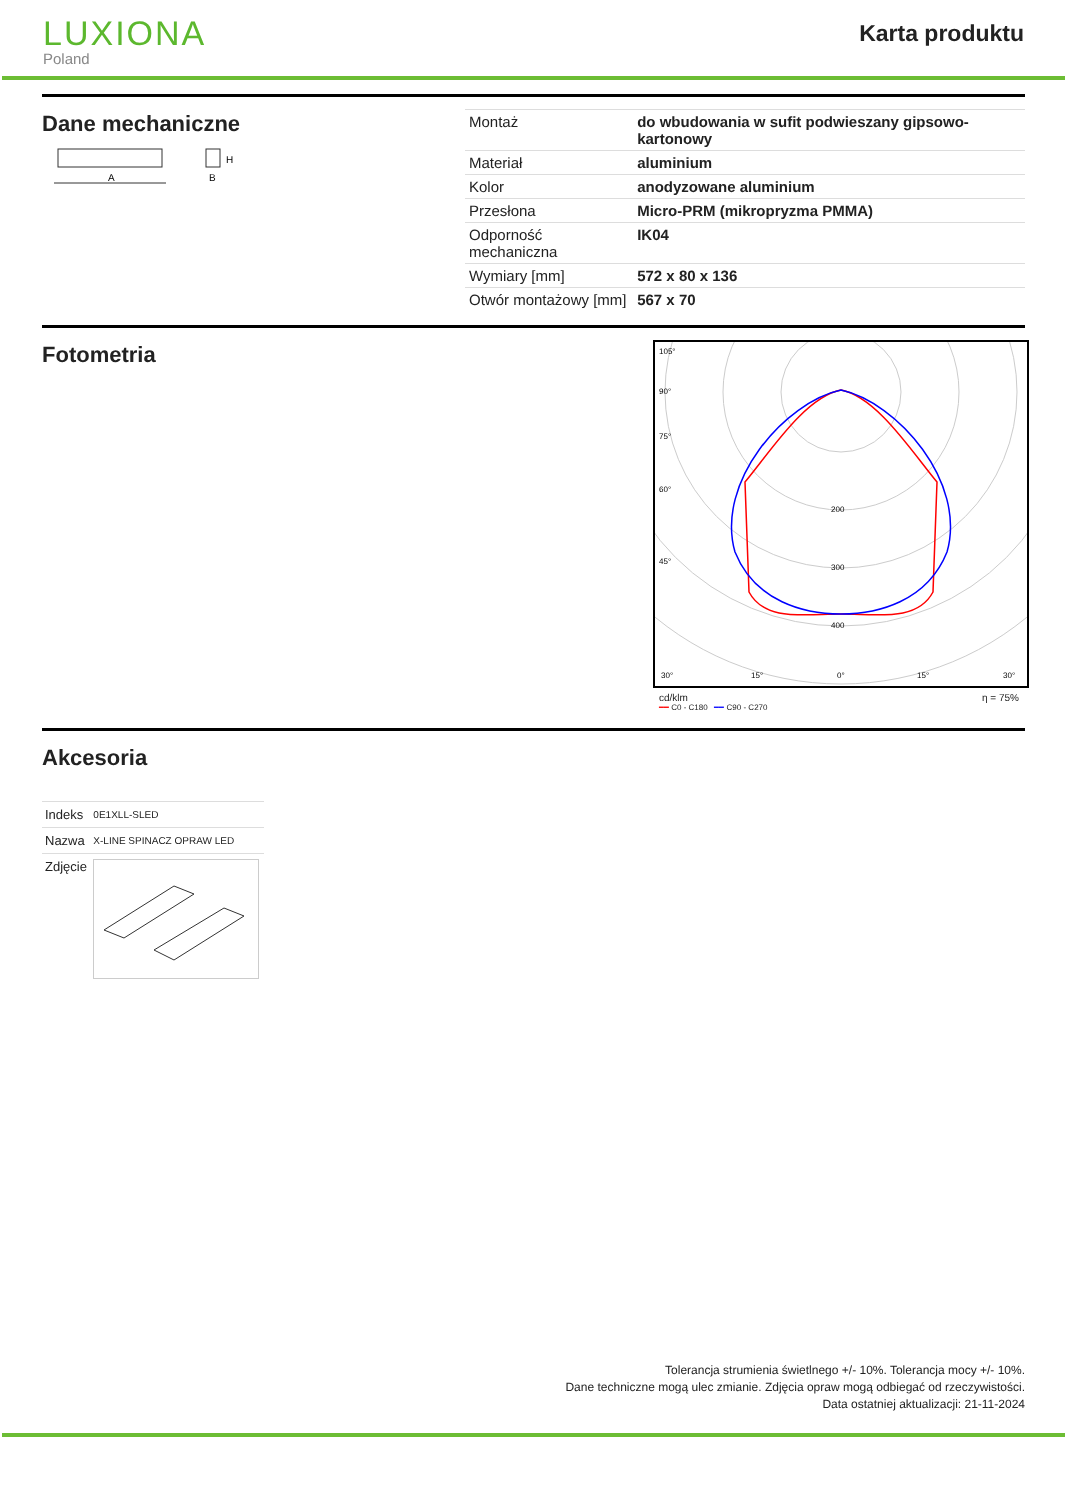LUXIONA
Poland
Karta produktu
Dane mechaniczne
A
H
B
| Montaż | do wbudowania w sufit podwieszany gipsowo-kartonowy |
| Materiał | aluminium |
| Kolor | anodyzowane aluminium |
| Przesłona | Micro-PRM (mikropryzma PMMA) |
| Odporność mechaniczna | IK04 |
| Wymiary [mm] | 572 x 80 x 136 |
| Otwór montażowy [mm] | 567 x 70 |
Fotometria
105°
90°
75°
60°
45°
200
300
400
30°
15°
0°
15°
30°
cd/klm η = 75%
━━ C0 - C180 ━━ C90 - C270
Akcesoria
| Indeks | 0E1XLL-SLED |
| Nazwa | X-LINE SPINACZ OPRAW LED |
| Zdjęcie | |
Tolerancja strumienia świetlnego +/- 10%. Tolerancja mocy +/- 10%.
Dane techniczne mogą ulec zmianie. Zdjęcia opraw mogą odbiegać od rzeczywistości.
Data ostatniej aktualizacji: 21-11-2024